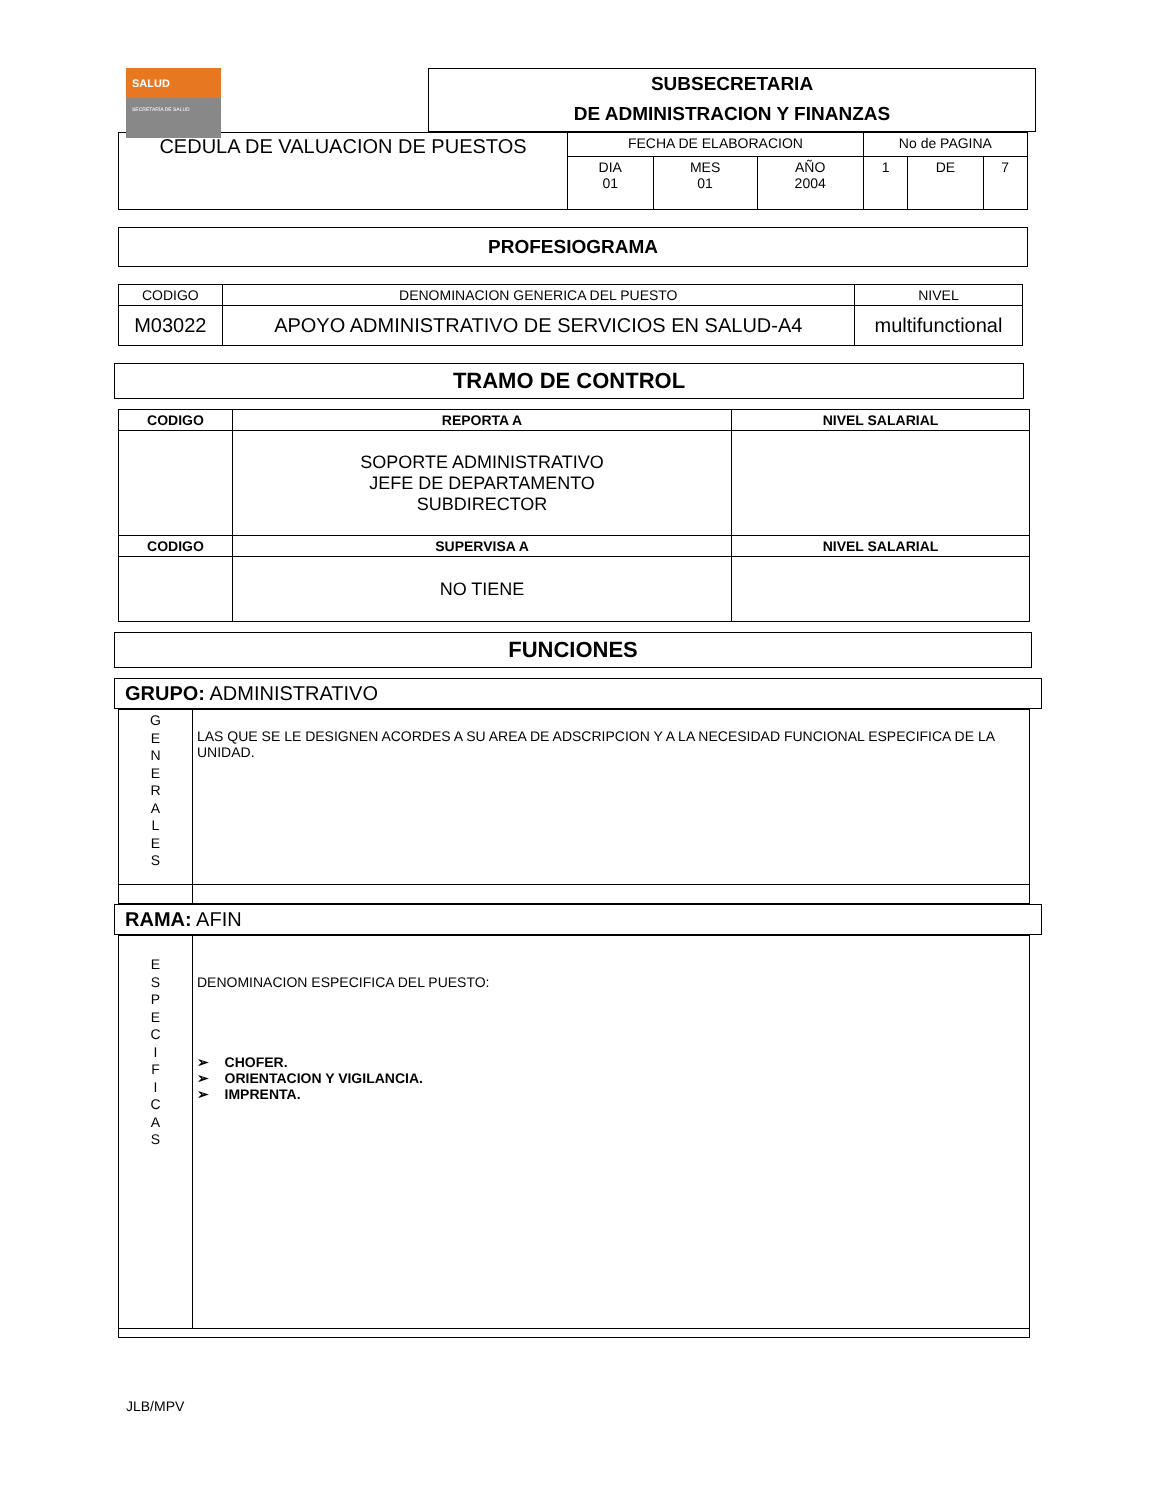SALUD
SECRETARÍA DE SALUD
SUBSECRETARIA
DE ADMINISTRACION Y FINANZAS
| CEDULA DE VALUACION DE PUESTOS | FECHA DE ELABORACION | | | No de PAGINA | | |
| | DIA 01 | MES 01 | AÑO 2004 | 1 | DE | 7 |
PROFESIOGRAMA
| CODIGO | DENOMINACION GENERICA DEL PUESTO | NIVEL |
| M03022 | APOYO ADMINISTRATIVO DE SERVICIOS EN SALUD-A4 | multifunctional |
TRAMO DE CONTROL
| CODIGO | REPORTA A | NIVEL SALARIAL |
| --- | --- | --- |
| | SOPORTE ADMINISTRATIVO JEFE DE DEPARTAMENTO SUBDIRECTOR | |
| CODIGO | SUPERVISA A | NIVEL SALARIAL |
| | NO TIENE | |
FUNCIONES
GRUPO: ADMINISTRATIVO
| G E N E R A L E S | LAS QUE SE LE DESIGNEN ACORDES A SU AREA DE ADSCRIPCION Y A LA NECESIDAD FUNCIONAL ESPECIFICA DE LA UNIDAD. |
RAMA: AFIN
| E S P E C I F I C A S | DENOMINACION ESPECIFICA DEL PUESTO: ➢ CHOFER. ➢ ORIENTACION Y VIGILANCIA. ➢ IMPRENTA. |
JLB/MPV